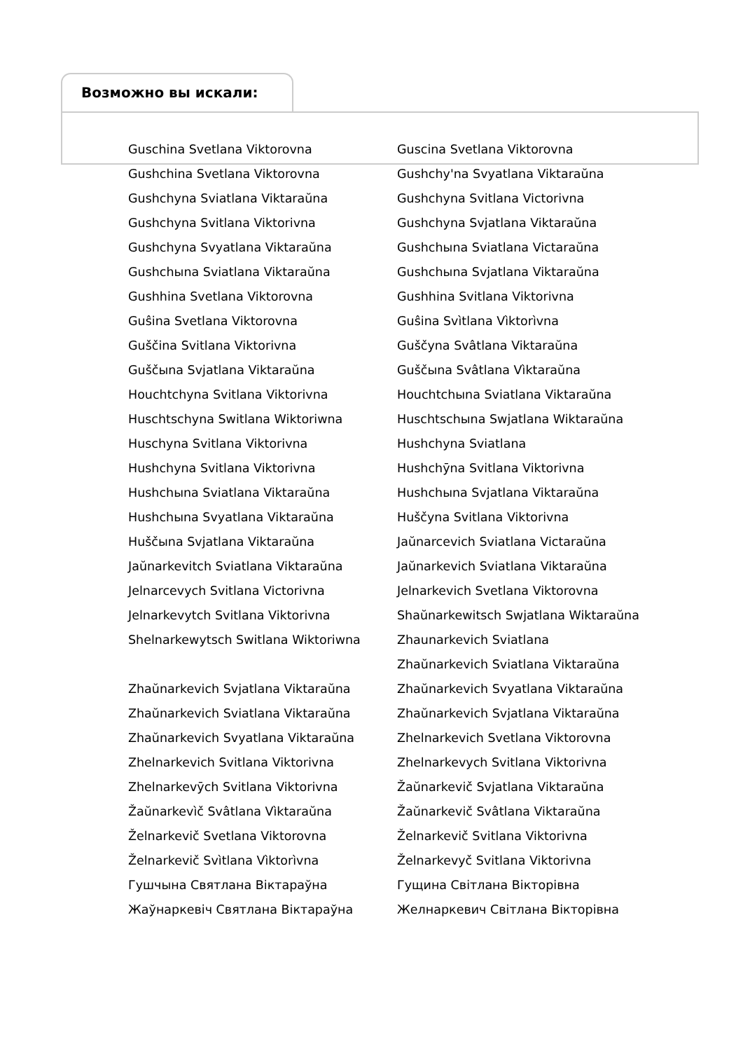Возможно вы искали:
| Guschina Svetlana Viktorovna | Guscina Svetlana Viktorovna |
| Gushchina Svetlana Viktorovna | Gushchy'na Svyatlana Viktaraŭna |
| Gushchyna Sviatlana Viktaraŭna | Gushchyna Svitlana Victorivna |
| Gushchyna Svitlana Viktorivna | Gushchyna Svjatlana Viktaraŭna |
| Gushchyna Svyatlana Viktaraŭna | Gushchыna Sviatlana Victaraŭna |
| Gushchыna Sviatlana Viktaraŭna | Gushchыna Svjatlana Viktaraŭna |
| Gushhina Svetlana Viktorovna | Gushhina Svitlana Viktorivna |
| Guŝina Svetlana Viktorovna | Guŝina Svìtlana Vìktorìvna |
| Guščina Svitlana Viktorivna | Guščyna Svâtlana Viktaraŭna |
| Guščыna Svjatlana Viktaraŭna | Guščыna Svâtlana Vìktaraŭna |
| Houchtchyna Svitlana Viktorivna | Houchtchыna Sviatlana Viktaraŭna |
| Huschtschyna Switlana Wiktoriwna | Huschtschыna Swjatlana Wiktaraŭna |
| Huschyna Svitlana Viktorivna | Hushchyna Sviatlana |
| Hushchyna Svitlana Viktorivna | Hushchȳna Svitlana Viktorivna |
| Hushchыna Sviatlana Viktaraŭna | Hushchыna Svjatlana Viktaraŭna |
| Hushchыna Svyatlana Viktaraŭna | Huščyna Svitlana Viktorivna |
| Huščыna Svjatlana Viktaraŭna | Jaŭnarcevich Sviatlana Victaraŭna |
| Jaŭnarkevitch Sviatlana Viktaraŭna | Jaŭnarkevich Sviatlana Viktaraŭna |
| Jelnarcevych Svitlana Victorivna | Jelnarkevich Svetlana Viktorovna |
| Jelnarkevytch Svitlana Viktorivna | Shaŭnarkewitsch Swjatlana Wiktaraŭna |
| Shelnarkewytsch Switlana Wiktoriwna | Zhaunarkevich Sviatlana |
| | Zhaŭnarkevich Sviatlana Viktaraŭna |
| Zhaŭnarkevich Svjatlana Viktaraŭna | Zhaŭnarkevich Svyatlana Viktaraŭna |
| Zhaŭnarkevich Sviatlana Viktaraŭna | Zhaŭnarkevich Svjatlana Viktaraŭna |
| Zhaŭnarkevich Svyatlana Viktaraŭna | Zhelnarkevich Svetlana Viktorovna |
| Zhelnarkevich Svitlana Viktorivna | Zhelnarkevych Svitlana Viktorivna |
| Zhelnarkevȳch Svitlana Viktorivna | Žaŭnarkevič Svjatlana Viktaraŭna |
| Žaŭnarkevìč Svâtlana Vìktaraŭna | Žaŭnarkevič Svâtlana Viktaraŭna |
| Želnarkevič Svetlana Viktorovna | Želnarkevič Svitlana Viktorivna |
| Želnarkevič Svìtlana Vìktorìvna | Želnarkevyč Svitlana Viktorivna |
| Гушчына Святлана Віктараўна | Гущина Світлана Вікторівна |
| Жаўнаркевіч Святлана Віктараўна | Желнаркевич Світлана Вікторівна |